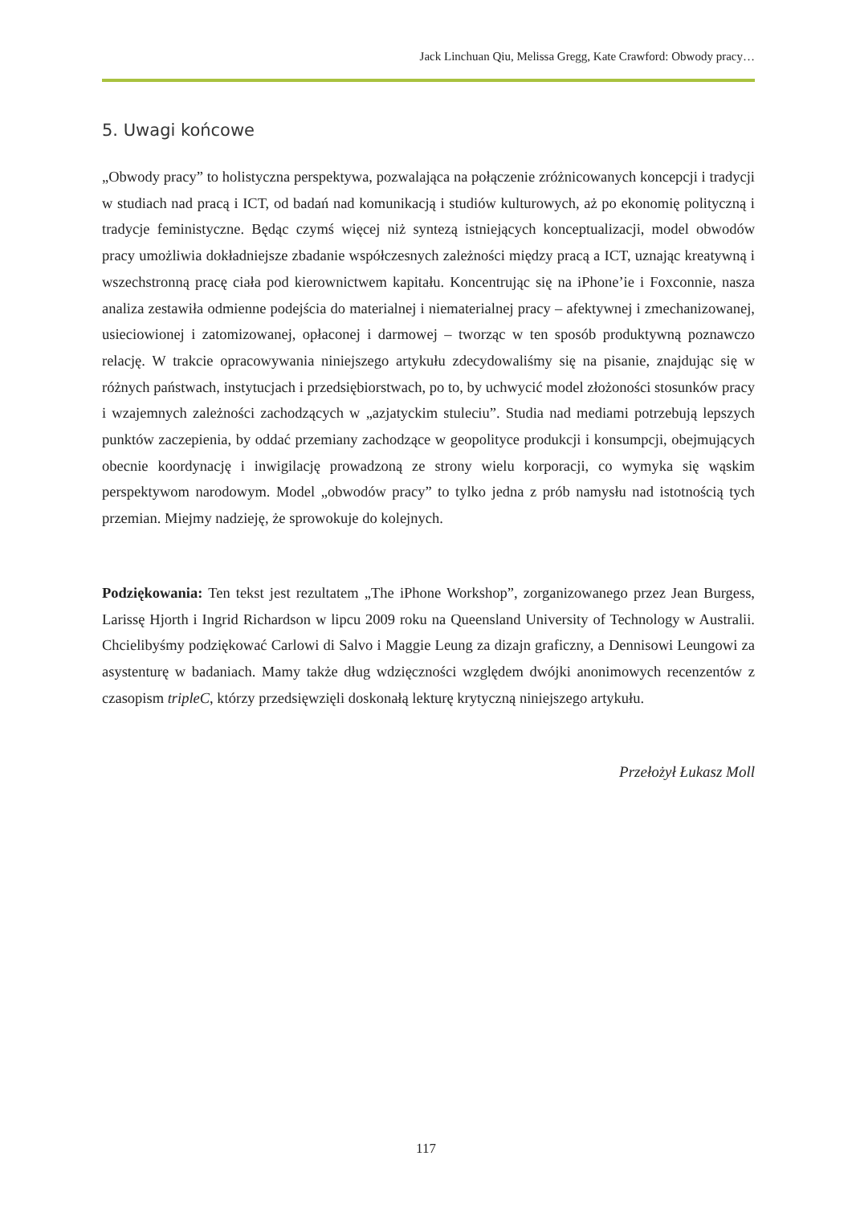Jack Linchuan Qiu, Melissa Gregg, Kate Crawford: Obwody pracy…
5. Uwagi końcowe
„Obwody pracy” to holistyczna perspektywa, pozwalająca na połączenie zróżnicowanych koncepcji i tradycji w studiach nad pracą i ICT, od badań nad komunikacją i studiów kulturowych, aż po ekonomię polityczną i tradycje feministyczne. Będąc czymś więcej niż syntezą istniejących konceptualizacji, model obwodów pracy umożliwia dokładniejsze zbadanie współczesnych zależności między pracą a ICT, uznając kreatywną i wszechstronną pracę ciała pod kierownictwem kapitału. Koncentrując się na iPhone’ie i Foxconnie, nasza analiza zestawiła odmienne podejścia do materialnej i niematerialnej pracy – afektywnej i zmechanizowanej, usieciowionej i zatomizowanej, opłaconej i darmowej – tworząc w ten sposób produktywną poznawczo relację. W trakcie opracowywania niniejszego artykułu zdecydowaliśmy się na pisanie, znajdując się w różnych państwach, instytucjach i przedsiębiorstwach, po to, by uchwycić model złożoności stosunków pracy i wzajemnych zależności zachodzących w „azjatyckim stuleciu”. Studia nad mediami potrzebują lepszych punktów zaczepienia, by oddać przemiany zachodzące w geopolityce produkcji i konsumpcji, obejmujących obecnie koordynację i inwigilację prowadzoną ze strony wielu korporacji, co wymyka się wąskim perspektywom narodowym. Model „obwodów pracy” to tylko jedna z prób namysłu nad istotnością tych przemian. Miejmy nadzieję, że sprowokuje do kolejnych.
Podziękowania: Ten tekst jest rezultatem „The iPhone Workshop”, zorganizowanego przez Jean Burgess, Larissę Hjorth i Ingrid Richardson w lipcu 2009 roku na Queensland University of Technology w Australii. Chcielibyśmy podziękować Carlowi di Salvo i Maggie Leung za dizajn graficzny, a Dennisowi Leungowi za asystenturę w badaniach. Mamy także dług wdzięczności względem dwójki anonimowych recenzentów z czasopism tripleC, którzy przedsięwzięli doskonałą lekturę krytyczną niniejszego artykułu.
Przełożył Łukasz Moll
117